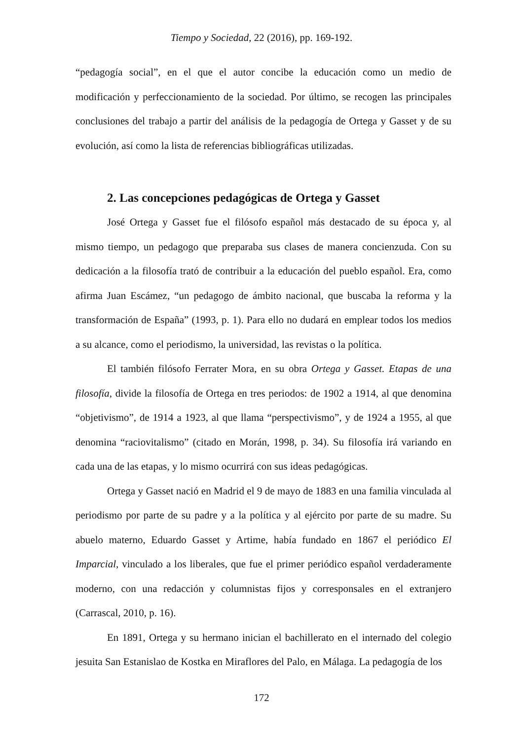Tiempo y Sociedad, 22 (2016), pp. 169-192.
“pedagogía social”, en el que el autor concibe la educación como un medio de modificación y perfeccionamiento de la sociedad. Por último, se recogen las principales conclusiones del trabajo a partir del análisis de la pedagogía de Ortega y Gasset y de su evolución, así como la lista de referencias bibliográficas utilizadas.
2. Las concepciones pedagógicas de Ortega y Gasset
José Ortega y Gasset fue el filósofo español más destacado de su época y, al mismo tiempo, un pedagogo que preparaba sus clases de manera concienzuda. Con su dedicación a la filosofía trató de contribuir a la educación del pueblo español. Era, como afirma Juan Escámez, “un pedagogo de ámbito nacional, que buscaba la reforma y la transformación de España” (1993, p. 1). Para ello no dudará en emplear todos los medios a su alcance, como el periodismo, la universidad, las revistas o la política.
El también filósofo Ferrater Mora, en su obra Ortega y Gasset. Etapas de una filosofía, divide la filosofía de Ortega en tres periodos: de 1902 a 1914, al que denomina “objetivismo”, de 1914 a 1923, al que llama “perspectivismo”, y de 1924 a 1955, al que denomina “raciovitalismo” (citado en Morán, 1998, p. 34). Su filosofía irá variando en cada una de las etapas, y lo mismo ocurrirá con sus ideas pedagógicas.
Ortega y Gasset nació en Madrid el 9 de mayo de 1883 en una familia vinculada al periodismo por parte de su padre y a la política y al ejército por parte de su madre. Su abuelo materno, Eduardo Gasset y Artime, había fundado en 1867 el periódico El Imparcial, vinculado a los liberales, que fue el primer periódico español verdaderamente moderno, con una redacción y columnistas fijos y corresponsales en el extranjero (Carrascal, 2010, p. 16).
En 1891, Ortega y su hermano inician el bachillerato en el internado del colegio jesuita San Estanislao de Kostka en Miraflores del Palo, en Málaga. La pedagogía de los
172